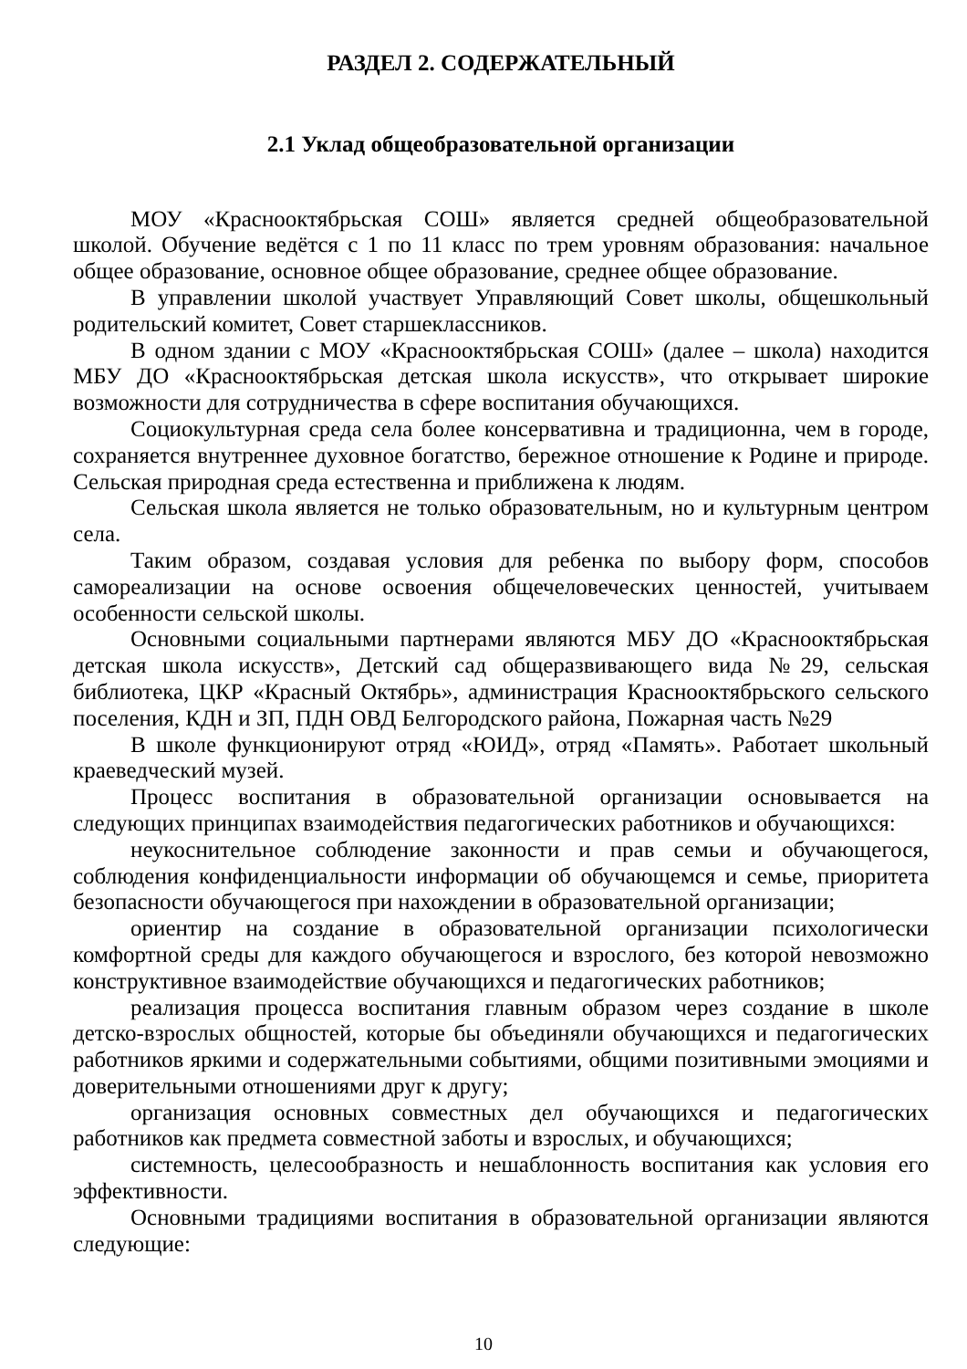РАЗДЕЛ 2. СОДЕРЖАТЕЛЬНЫЙ
2.1 Уклад общеобразовательной организации
МОУ «Краснооктябрьская СОШ» является средней общеобразовательной школой. Обучение ведётся с 1 по 11 класс по трем уровням образования: начальное общее образование, основное общее образование, среднее общее образование.
В управлении школой участвует Управляющий Совет школы, общешкольный родительский комитет, Совет старшеклассников.
В одном здании с МОУ «Краснооктябрьская СОШ» (далее – школа) находится МБУ ДО «Краснооктябрьская детская школа искусств», что открывает широкие возможности для сотрудничества в сфере воспитания обучающихся.
Социокультурная среда села более консервативна и традиционна, чем в городе, сохраняется внутреннее духовное богатство, бережное отношение к Родине и природе. Сельская природная среда естественна и приближена к людям.
Сельская школа является не только образовательным, но и культурным центром села.
Таким образом, создавая условия для ребенка по выбору форм, способов самореализации на основе освоения общечеловеческих ценностей, учитываем особенности сельской школы.
Основными социальными партнерами являются МБУ ДО «Краснооктябрьская детская школа искусств», Детский сад общеразвивающего вида №29, сельская библиотека, ЦКР «Красный Октябрь», администрация Краснооктябрьского сельского поселения, КДН и ЗП, ПДН ОВД Белгородского района, Пожарная часть №29
В школе функционируют отряд «ЮИД», отряд «Память». Работает школьный краеведческий музей.
Процесс воспитания в образовательной организации основывается на следующих принципах взаимодействия педагогических работников и обучающихся:
неукоснительное соблюдение законности и прав семьи и обучающегося, соблюдения конфиденциальности информации об обучающемся и семье, приоритета безопасности обучающегося при нахождении в образовательной организации;
ориентир на создание в образовательной организации психологически комфортной среды для каждого обучающегося и взрослого, без которой невозможно конструктивное взаимодействие обучающихся и педагогических работников;
реализация процесса воспитания главным образом через создание в школе детско-взрослых общностей, которые бы объединяли обучающихся и педагогических работников яркими и содержательными событиями, общими позитивными эмоциями и доверительными отношениями друг к другу;
организация основных совместных дел обучающихся и педагогических работников как предмета совместной заботы и взрослых, и обучающихся;
системность, целесообразность и нешаблонность воспитания как условия его эффективности.
Основными традициями воспитания в образовательной организации являются следующие:
10